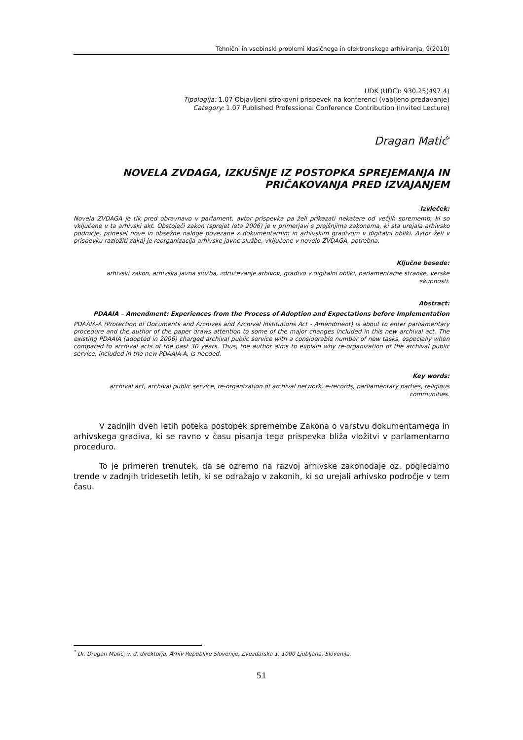Tehnični in vsebinski problemi klasičnega in elektronskega arhiviranja, 9(2010)
UDK (UDC): 930.25(497.4)
Tipologija: 1.07 Objavljeni strokovni prispevek na konferenci (vabljeno predavanje)
Category: 1.07 Published Professional Conference Contribution (Invited Lecture)
Dragan Matić<sup>*</sup>
NOVELA ZVDAGA, IZKUŠNJE IZ POSTOPKA SPREJEMANJA IN PRIČAKOVANJA PRED IZVAJANJEM
Izvleček:
Novela ZVDAGA je tik pred obravnavo v parlament, avtor prispevka pa želi prikazati nekatere od večjih sprememb, ki so vključene v ta arhivski akt. Obstoječi zakon (sprejet leta 2006) je v primerjavi s prejšnjima zakonoma, ki sta urejala arhivsko področje, prinesel nove in obsežne naloge povezane z dokumentarnim in arhivskim gradivom v digitalni obliki. Avtor želi v prispevku razložiti zakaj je reorganizacija arhivske javne službe, vključene v novelo ZVDAGA, potrebna.
Ključne besede:
arhivski zakon, arhivska javna služba, združevanje arhivov, gradivo v digitalni obliki, parlamentarne stranke, verske skupnosti.
Abstract:
PDAAIA – Amendment: Experiences from the Process of Adoption and Expectations before Implementation
PDAAIA-A (Protection of Documents and Archives and Archival Institutions Act - Amendment) is about to enter parliamentary procedure and the author of the paper draws attention to some of the major changes included in this new archival act. The existing PDAAIA (adopted in 2006) charged archival public service with a considerable number of new tasks, especially when compared to archival acts of the past 30 years. Thus, the author aims to explain why re-organization of the archival public service, included in the new PDAAIA-A, is needed.
Key words:
archival act, archival public service, re-organization of archival network, e-records, parliamentary parties, religious communities.
V zadnjih dveh letih poteka postopek spremembe Zakona o varstvu dokumentarnega in arhivskega gradiva, ki se ravno v času pisanja tega prispevka bliža vložitvi v parlamentarno proceduro.
To je primeren trenutek, da se ozremo na razvoj arhivske zakonodaje oz. pogledamo trende v zadnjih tridesetih letih, ki se odražajo v zakonih, ki so urejali arhivsko področje v tem času.
<sup>*</sup> Dr. Dragan Matić, v. d. direktorja, Arhiv Republike Slovenije, Zvezdarska 1, 1000 Ljubljana, Slovenija.
51